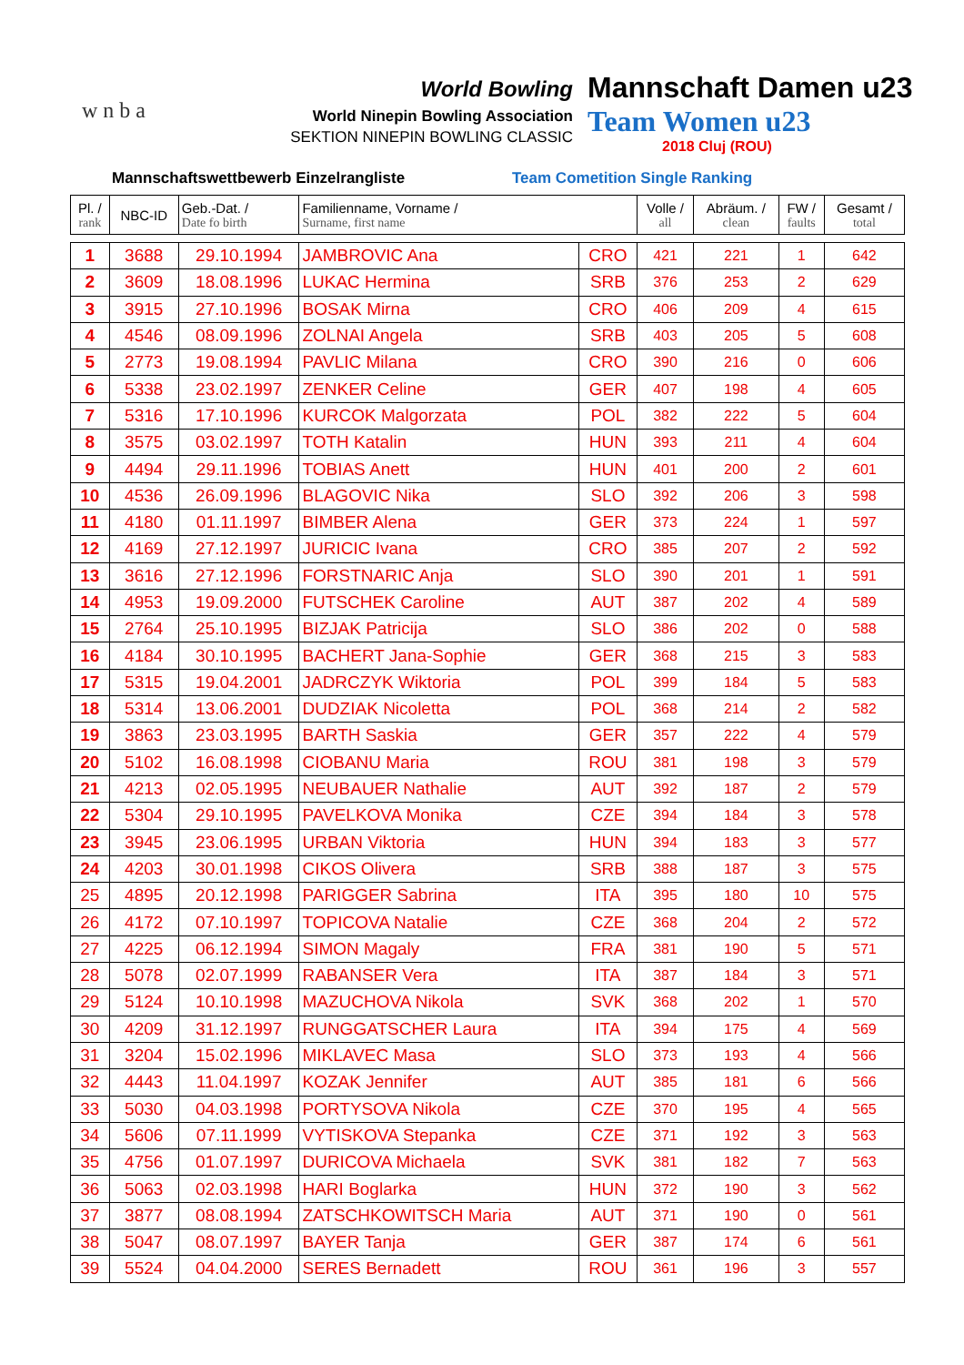w n b a
World Bowling
World Ninepin Bowling Association
SEKTION NINEPIN BOWLING CLASSIC
Mannschaft Damen u23
Team Women u23
2018 Cluj (ROU)
Mannschaftswettbewerb Einzelrangliste Team Cometition Single Ranking
| Pl. / rank | NBC-ID | Geb.-Dat. / Date fo birth | Familienname, Vorname / Surname, first name | | Volle / all | Abräum. / clean | FW / faults | Gesamt / total |
| --- | --- | --- | --- | --- | --- | --- | --- | --- |
| 1 | 3688 | 29.10.1994 | JAMBROVIC Ana | CRO | 421 | 221 | 1 | 642 |
| 2 | 3609 | 18.08.1996 | LUKAC Hermina | SRB | 376 | 253 | 2 | 629 |
| 3 | 3915 | 27.10.1996 | BOSAK Mirna | CRO | 406 | 209 | 4 | 615 |
| 4 | 4546 | 08.09.1996 | ZOLNAI Angela | SRB | 403 | 205 | 5 | 608 |
| 5 | 2773 | 19.08.1994 | PAVLIC Milana | CRO | 390 | 216 | 0 | 606 |
| 6 | 5338 | 23.02.1997 | ZENKER Celine | GER | 407 | 198 | 4 | 605 |
| 7 | 5316 | 17.10.1996 | KURCOK Malgorzata | POL | 382 | 222 | 5 | 604 |
| 8 | 3575 | 03.02.1997 | TOTH Katalin | HUN | 393 | 211 | 4 | 604 |
| 9 | 4494 | 29.11.1996 | TOBIAS Anett | HUN | 401 | 200 | 2 | 601 |
| 10 | 4536 | 26.09.1996 | BLAGOVIC Nika | SLO | 392 | 206 | 3 | 598 |
| 11 | 4180 | 01.11.1997 | BIMBER Alena | GER | 373 | 224 | 1 | 597 |
| 12 | 4169 | 27.12.1997 | JURICIC Ivana | CRO | 385 | 207 | 2 | 592 |
| 13 | 3616 | 27.12.1996 | FORSTNARIC Anja | SLO | 390 | 201 | 1 | 591 |
| 14 | 4953 | 19.09.2000 | FUTSCHEK Caroline | AUT | 387 | 202 | 4 | 589 |
| 15 | 2764 | 25.10.1995 | BIZJAK Patricija | SLO | 386 | 202 | 0 | 588 |
| 16 | 4184 | 30.10.1995 | BACHERT Jana-Sophie | GER | 368 | 215 | 3 | 583 |
| 17 | 5315 | 19.04.2001 | JADRCZYK Wiktoria | POL | 399 | 184 | 5 | 583 |
| 18 | 5314 | 13.06.2001 | DUDZIAK Nicoletta | POL | 368 | 214 | 2 | 582 |
| 19 | 3863 | 23.03.1995 | BARTH Saskia | GER | 357 | 222 | 4 | 579 |
| 20 | 5102 | 16.08.1998 | CIOBANU Maria | ROU | 381 | 198 | 3 | 579 |
| 21 | 4213 | 02.05.1995 | NEUBAUER Nathalie | AUT | 392 | 187 | 2 | 579 |
| 22 | 5304 | 29.10.1995 | PAVELKOVA Monika | CZE | 394 | 184 | 3 | 578 |
| 23 | 3945 | 23.06.1995 | URBAN Viktoria | HUN | 394 | 183 | 3 | 577 |
| 24 | 4203 | 30.01.1998 | CIKOS Olivera | SRB | 388 | 187 | 3 | 575 |
| 25 | 4895 | 20.12.1998 | PARIGGER Sabrina | ITA | 395 | 180 | 10 | 575 |
| 26 | 4172 | 07.10.1997 | TOPICOVA Natalie | CZE | 368 | 204 | 2 | 572 |
| 27 | 4225 | 06.12.1994 | SIMON Magaly | FRA | 381 | 190 | 5 | 571 |
| 28 | 5078 | 02.07.1999 | RABANSER Vera | ITA | 387 | 184 | 3 | 571 |
| 29 | 5124 | 10.10.1998 | MAZUCHOVA Nikola | SVK | 368 | 202 | 1 | 570 |
| 30 | 4209 | 31.12.1997 | RUNGGATSCHER Laura | ITA | 394 | 175 | 4 | 569 |
| 31 | 3204 | 15.02.1996 | MIKLAVEC Masa | SLO | 373 | 193 | 4 | 566 |
| 32 | 4443 | 11.04.1997 | KOZAK Jennifer | AUT | 385 | 181 | 6 | 566 |
| 33 | 5030 | 04.03.1998 | PORTYSOVA Nikola | CZE | 370 | 195 | 4 | 565 |
| 34 | 5606 | 07.11.1999 | VYTISKOVA Stepanka | CZE | 371 | 192 | 3 | 563 |
| 35 | 4756 | 01.07.1997 | DURICOVA Michaela | SVK | 381 | 182 | 7 | 563 |
| 36 | 5063 | 02.03.1998 | HARI Boglarka | HUN | 372 | 190 | 3 | 562 |
| 37 | 3877 | 08.08.1994 | ZATSCHKOWITSCH Maria | AUT | 371 | 190 | 0 | 561 |
| 38 | 5047 | 08.07.1997 | BAYER Tanja | GER | 387 | 174 | 6 | 561 |
| 39 | 5524 | 04.04.2000 | SERES Bernadett | ROU | 361 | 196 | 3 | 557 |